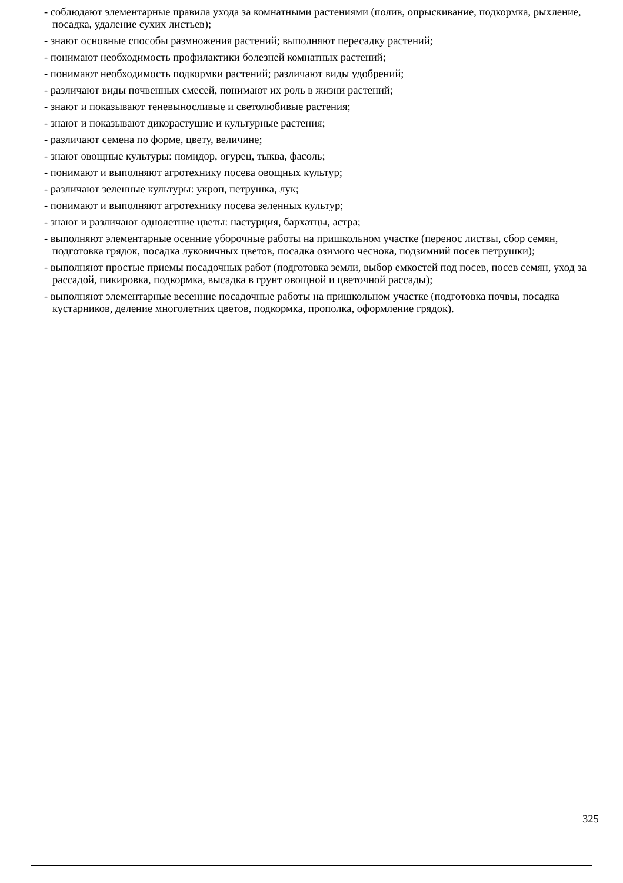- соблюдают элементарные правила ухода за комнатными растениями (полив, опрыскивание, подкормка, рыхление, посадка, удаление сухих листьев);
- знают основные способы размножения растений; выполняют пересадку растений;
- понимают необходимость профилактики болезней комнатных растений;
- понимают необходимость подкормки растений; различают виды удобрений;
- различают виды почвенных смесей, понимают их роль в жизни растений;
- знают и показывают теневыносливые и светолюбивые растения;
- знают и показывают дикорастущие и культурные растения;
- различают семена по форме, цвету, величине;
- знают овощные культуры: помидор, огурец, тыква, фасоль;
- понимают и выполняют агротехнику посева овощных культур;
- различают зеленные культуры: укроп, петрушка, лук;
- понимают и выполняют агротехнику посева зеленных культур;
- знают и различают однолетние цветы: настурция, бархатцы, астра;
- выполняют элементарные осенние уборочные работы на пришкольном участке (перенос листвы, сбор семян, подготовка грядок, посадка луковичных цветов, посадка озимого чеснока, подзимний посев петрушки);
- выполняют простые приемы посадочных работ (подготовка земли, выбор емкостей под посев, посев семян, уход за рассадой, пикировка, подкормка, высадка в грунт овощной и цветочной рассады);
- выполняют элементарные весенние посадочные работы на пришкольном участке (подготовка почвы, посадка кустарников, деление многолетних цветов, подкормка, прополка, оформление грядок).
325